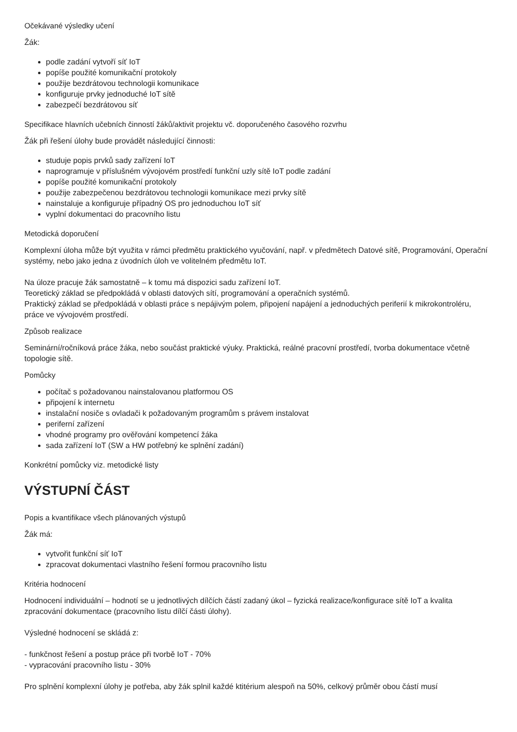Očekávané výsledky učení
Žák:
podle zadání vytvoří síť IoT
popíše použité komunikační protokoly
použije bezdrátovou technologii komunikace
konfiguruje prvky jednoduché IoT sítě
zabezpečí bezdrátovou síť
Specifikace hlavních učebních činností žáků/aktivit projektu vč. doporučeného časového rozvrhu
Žák při řešení úlohy bude provádět následující činnosti:
studuje popis prvků sady zařízení IoT
naprogramuje v příslušném vývojovém prostředí funkční uzly sítě IoT podle zadání
popíše použité komunikační protokoly
použije zabezpečenou bezdrátovou technologii komunikace mezi prvky sítě
nainstaluje a konfiguruje případný OS pro jednoduchou IoT síť
vyplní dokumentaci do pracovního listu
Metodická doporučení
Komplexní úloha může být využita v rámci předmětu praktického vyučování, např. v předmětech Datové sítě, Programování, Operační systémy, nebo jako jedna z úvodních úloh ve volitelném předmětu IoT.
Na úloze pracuje žák samostatně – k tomu má dispozici sadu zařízení IoT.
Teoretický základ se předpokládá v oblasti datových sítí, programování a operačních systémů.
Praktický základ se předpokládá v oblasti práce s nepájivým polem, připojení napájení a jednoduchých periferií k mikrokontroléru, práce ve vývojovém prostředí.
Způsob realizace
Seminární/ročníková práce žáka, nebo součást praktické výuky. Praktická, reálné pracovní prostředí, tvorba dokumentace včetně topologie sítě.
Pomůcky
počítač s požadovanou nainstalovanou platformou OS
připojení k internetu
instalační nosiče s ovladači k požadovaným programům s právem instalovat
periferní zařízení
vhodné programy pro ověřování kompetencí žáka
sada zařízení IoT (SW a HW potřebný ke splnění zadání)
Konkrétní pomůcky viz. metodické listy
VÝSTUPNÍ ČÁST
Popis a kvantifikace všech plánovaných výstupů
Žák má:
vytvořit funkční síť IoT
zpracovat dokumentaci vlastního řešení formou pracovního listu
Kritéria hodnocení
Hodnocení individuální – hodnotí se u jednotlivých dílčích částí zadaný úkol – fyzická realizace/konfigurace sítě IoT a kvalita zpracování dokumentace (pracovního listu dílčí části úlohy).
Výsledné hodnocení se skládá z:
- funkčnost řešení a postup práce při tvorbě IoT - 70%
- vypracování pracovního listu - 30%
Pro splnění komplexní úlohy je potřeba, aby žák splnil každé ktitérium alespoň na 50%, celkový průměr obou částí musí